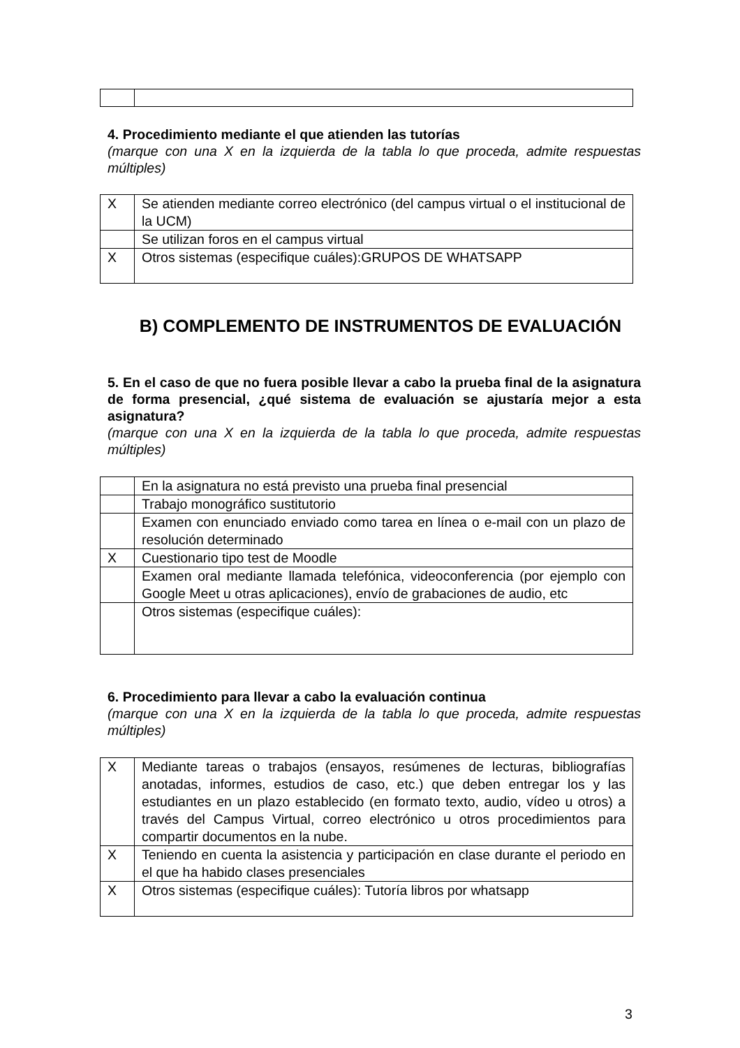4. Procedimiento mediante el que atienden las tutorías
(marque con una X en la izquierda de la tabla lo que proceda, admite respuestas múltiples)
| X | Se atienden mediante correo electrónico (del campus virtual o el institucional de la UCM) |
| | Se utilizan foros en el campus virtual |
| X | Otros sistemas (especifique cuáles):GRUPOS DE WHATSAPP |
B) COMPLEMENTO DE INSTRUMENTOS DE EVALUACIÓN
5. En el caso de que no fuera posible llevar a cabo la prueba final de la asignatura de forma presencial, ¿qué sistema de evaluación se ajustaría mejor a esta asignatura?
(marque con una X en la izquierda de la tabla lo que proceda, admite respuestas múltiples)
| | En la asignatura no está previsto una prueba final presencial |
| | Trabajo monográfico sustitutorio |
| | Examen con enunciado enviado como tarea en línea o e-mail con un plazo de resolución determinado |
| X | Cuestionario tipo test de Moodle |
| | Examen oral mediante llamada telefónica, videoconferencia (por ejemplo con Google Meet u otras aplicaciones), envío de grabaciones de audio, etc |
| | Otros sistemas (especifique cuáles): |
6. Procedimiento para llevar a cabo la evaluación continua
(marque con una X en la izquierda de la tabla lo que proceda, admite respuestas múltiples)
| X | Mediante tareas o trabajos (ensayos, resúmenes de lecturas, bibliografías anotadas, informes, estudios de caso, etc.) que deben entregar los y las estudiantes en un plazo establecido (en formato texto, audio, vídeo u otros) a través del Campus Virtual, correo electrónico u otros procedimientos para compartir documentos en la nube. |
| X | Teniendo en cuenta la asistencia y participación en clase durante el periodo en el que ha habido clases presenciales |
| X | Otros sistemas (especifique cuáles): Tutoría libros por whatsapp |
3